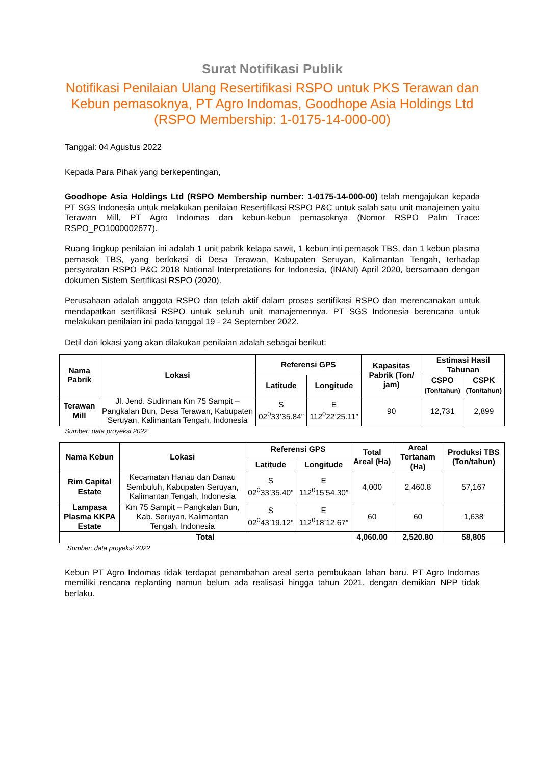Surat Notifikasi Publik
Notifikasi Penilaian Ulang Resertifikasi RSPO untuk PKS Terawan dan Kebun pemasoknya, PT Agro Indomas, Goodhope Asia Holdings Ltd (RSPO Membership: 1-0175-14-000-00)
Tanggal: 04 Agustus 2022
Kepada Para Pihak yang berkepentingan,
Goodhope Asia Holdings Ltd (RSPO Membership number: 1-0175-14-000-00) telah mengajukan kepada PT SGS Indonesia untuk melakukan penilaian Resertifikasi RSPO P&C untuk salah satu unit manajemen yaitu Terawan Mill, PT Agro Indomas dan kebun-kebun pemasoknya (Nomor RSPO Palm Trace: RSPO_PO1000002677).
Ruang lingkup penilaian ini adalah 1 unit pabrik kelapa sawit, 1 kebun inti pemasok TBS, dan 1 kebun plasma pemasok TBS, yang berlokasi di Desa Terawan, Kabupaten Seruyan, Kalimantan Tengah, terhadap persyaratan RSPO P&C 2018 National Interpretations for Indonesia, (INANI) April 2020, bersamaan dengan dokumen Sistem Sertifikasi RSPO (2020).
Perusahaan adalah anggota RSPO dan telah aktif dalam proses sertifikasi RSPO dan merencanakan untuk mendapatkan sertifikasi RSPO untuk seluruh unit manajemennya. PT SGS Indonesia berencana untuk melakukan penilaian ini pada tanggal 19 - 24 September 2022.
Detil dari lokasi yang akan dilakukan penilaian adalah sebagai berikut:
| Nama Pabrik | Lokasi | Referensi GPS | | Kapasitas Pabrik (Ton/ jam) | Estimasi Hasil Tahunan | |
| --- | --- | --- | --- | --- | --- | --- |
| | | Latitude | Longitude | | CSPO (Ton/tahun) | CSPK (Ton/tahun) |
| Terawan Mill | Jl. Jend. Sudirman Km 75 Sampit – Pangkalan Bun, Desa Terawan, Kabupaten Seruyan, Kalimantan Tengah, Indonesia | S 02<sup>0</sup>33’35.84” | E 112<sup>0</sup>22’25.11” | 90 | 12,731 | 2,899 |
Sumber: data proyeksi 2022
| Nama Kebun | Lokasi | Referensi GPS | | Total Areal (Ha) | Areal Tertanam (Ha) | Produksi TBS (Ton/tahun) |
| --- | --- | --- | --- | --- | --- | --- |
| | | Latitude | Longitude | | | |
| Rim Capital Estate | Kecamatan Hanau dan Danau Sembuluh, Kabupaten Seruyan, Kalimantan Tengah, Indonesia | S 02<sup>0</sup>33’35.40” | E 112<sup>0</sup>15’54.30” | 4,000 | 2,460.8 | 57,167 |
| Lampasa Plasma KKPA Estate | Km 75 Sampit – Pangkalan Bun, Kab. Seruyan, Kalimantan Tengah, Indonesia | S 02<sup>0</sup>43’19.12” | E 112<sup>0</sup>18’12.67” | 60 | 60 | 1,638 |
| Total | | | | 4,060.00 | 2,520.80 | 58,805 |
Sumber: data proyeksi 2022
Kebun PT Agro Indomas tidak terdapat penambahan areal serta pembukaan lahan baru. PT Agro Indomas memiliki rencana replanting namun belum ada realisasi hingga tahun 2021, dengan demikian NPP tidak berlaku.